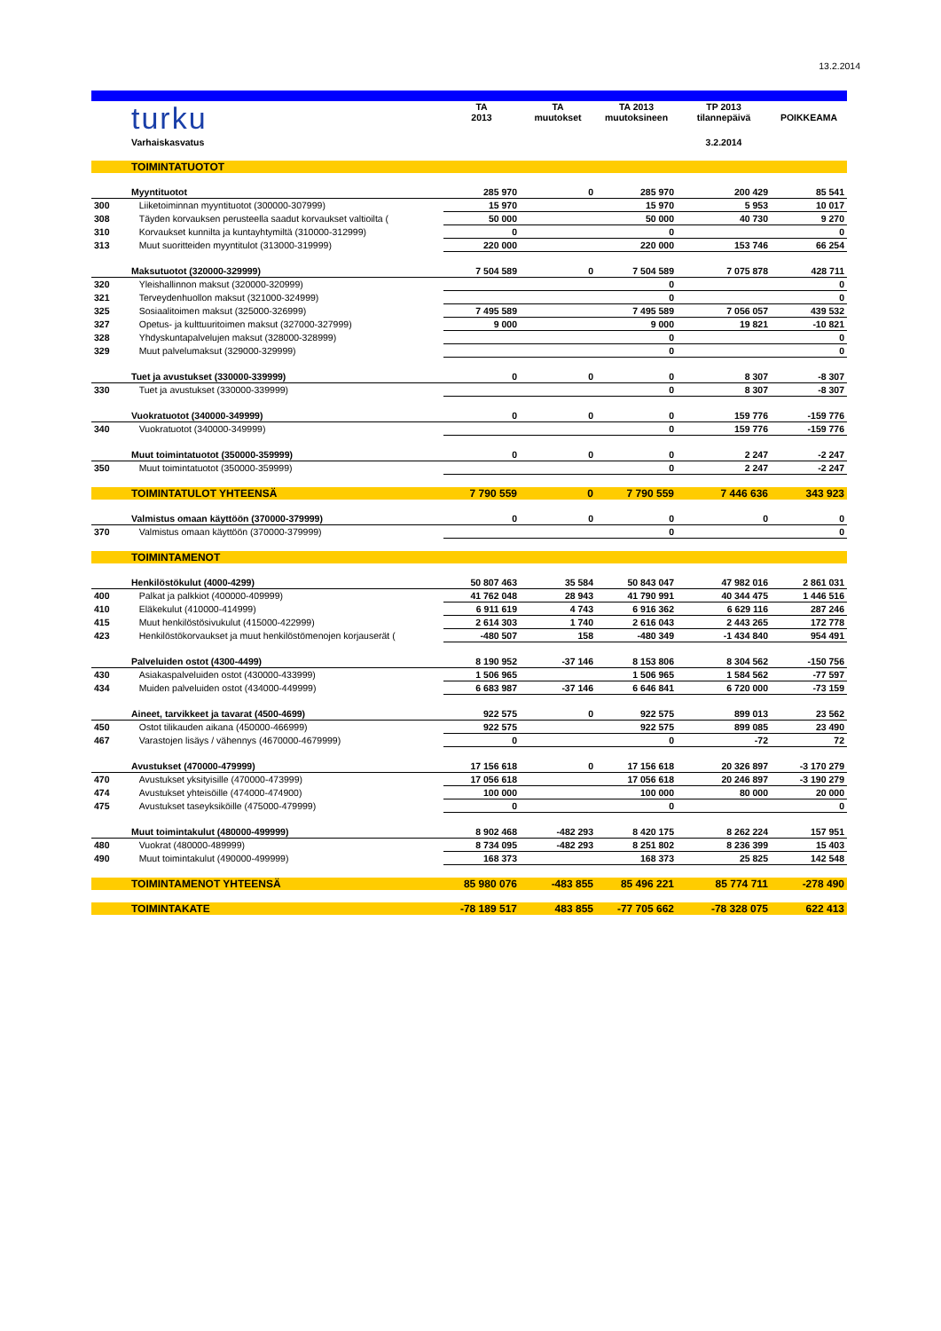13.2.2014
| | turku | TA 2013 | TA muutokset | TA 2013 muutoksineen | TP 2013 tilannepäivä | POIKKEAMA |
| | Varhaiskasvatus | | | | 3.2.2014 | |
| | TOIMINTATUOTOT | | | | | |
| | Myyntituotot | 285 970 | 0 | 285 970 | 200 429 | 85 541 |
| 300 | Liiketoiminnan myyntituotot (300000-307999) | 15 970 | | 15 970 | 5 953 | 10 017 |
| 308 | Täyden korvauksen perusteella saadut korvaukset valtioilta ( | 50 000 | | 50 000 | 40 730 | 9 270 |
| 310 | Korvaukset kunnilta ja kuntayhtymiltä (310000-312999) | 0 | | 0 | | 0 |
| 313 | Muut suoritteiden myyntitulot (313000-319999) | 220 000 | | 220 000 | 153 746 | 66 254 |
| | Maksutuotot (320000-329999) | 7 504 589 | 0 | 7 504 589 | 7 075 878 | 428 711 |
| 320 | Yleishallinnon maksut (320000-320999) | | | 0 | | 0 |
| 321 | Terveydenhuollon maksut (321000-324999) | | | 0 | | 0 |
| 325 | Sosiaalitoimen maksut (325000-326999) | 7 495 589 | | 7 495 589 | 7 056 057 | 439 532 |
| 327 | Opetus- ja kulttuuritoimen maksut (327000-327999) | 9 000 | | 9 000 | 19 821 | -10 821 |
| 328 | Yhdyskuntapalvelujen maksut (328000-328999) | | | 0 | | 0 |
| 329 | Muut palvelumaksut (329000-329999) | | | 0 | | 0 |
| | Tuet ja avustukset (330000-339999) | 0 | 0 | 0 | 8 307 | -8 307 |
| 330 | Tuet ja avustukset (330000-339999) | | | 0 | 8 307 | -8 307 |
| | Vuokratuotot (340000-349999) | 0 | 0 | 0 | 159 776 | -159 776 |
| 340 | Vuokratuotot (340000-349999) | | | 0 | 159 776 | -159 776 |
| | Muut toimintatuotot (350000-359999) | 0 | 0 | 0 | 2 247 | -2 247 |
| 350 | Muut toimintatuotot (350000-359999) | | | 0 | 2 247 | -2 247 |
| | TOIMINTATULOT YHTEENSÄ | 7 790 559 | 0 | 7 790 559 | 7 446 636 | 343 923 |
| | Valmistus omaan käyttöön (370000-379999) | 0 | 0 | 0 | 0 | 0 |
| 370 | Valmistus omaan käyttöön (370000-379999) | | | 0 | | 0 |
| | TOIMINTAMENOT | | | | | |
| | Henkilöstökulut (4000-4299) | 50 807 463 | 35 584 | 50 843 047 | 47 982 016 | 2 861 031 |
| 400 | Palkat ja palkkiot (400000-409999) | 41 762 048 | 28 943 | 41 790 991 | 40 344 475 | 1 446 516 |
| 410 | Eläkekulut (410000-414999) | 6 911 619 | 4 743 | 6 916 362 | 6 629 116 | 287 246 |
| 415 | Muut henkilöstösivukulut (415000-422999) | 2 614 303 | 1 740 | 2 616 043 | 2 443 265 | 172 778 |
| 423 | Henkilöstökorvaukset ja muut henkilöstömenojen korjauserät ( | -480 507 | 158 | -480 349 | -1 434 840 | 954 491 |
| | Palveluiden ostot (4300-4499) | 8 190 952 | -37 146 | 8 153 806 | 8 304 562 | -150 756 |
| 430 | Asiakaspalveluiden ostot (430000-433999) | 1 506 965 | | 1 506 965 | 1 584 562 | -77 597 |
| 434 | Muiden palveluiden ostot (434000-449999) | 6 683 987 | -37 146 | 6 646 841 | 6 720 000 | -73 159 |
| | Aineet, tarvikkeet ja tavarat (4500-4699) | 922 575 | 0 | 922 575 | 899 013 | 23 562 |
| 450 | Ostot tilikauden aikana (450000-466999) | 922 575 | | 922 575 | 899 085 | 23 490 |
| 467 | Varastojen lisäys / vähennys (4670000-4679999) | 0 | | 0 | -72 | 72 |
| | Avustukset (470000-479999) | 17 156 618 | 0 | 17 156 618 | 20 326 897 | -3 170 279 |
| 470 | Avustukset yksityisille (470000-473999) | 17 056 618 | | 17 056 618 | 20 246 897 | -3 190 279 |
| 474 | Avustukset yhteisöille (474000-474900) | 100 000 | | 100 000 | 80 000 | 20 000 |
| 475 | Avustukset taseyksiköille (475000-479999) | 0 | | 0 | | 0 |
| | Muut toimintakulut (480000-499999) | 8 902 468 | -482 293 | 8 420 175 | 8 262 224 | 157 951 |
| 480 | Vuokrat (480000-489999) | 8 734 095 | -482 293 | 8 251 802 | 8 236 399 | 15 403 |
| 490 | Muut toimintakulut (490000-499999) | 168 373 | | 168 373 | 25 825 | 142 548 |
| | TOIMINTAMENOT YHTEENSÄ | 85 980 076 | -483 855 | 85 496 221 | 85 774 711 | -278 490 |
| | TOIMINTAKATE | -78 189 517 | 483 855 | -77 705 662 | -78 328 075 | 622 413 |